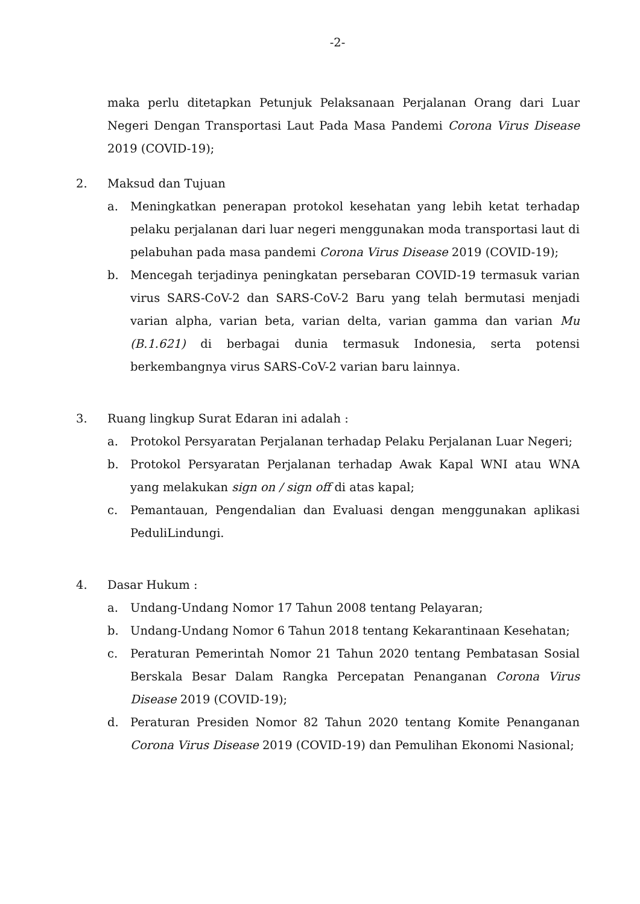-2-
maka perlu ditetapkan Petunjuk Pelaksanaan Perjalanan Orang dari Luar Negeri Dengan Transportasi Laut Pada Masa Pandemi Corona Virus Disease 2019 (COVID-19);
2. Maksud dan Tujuan
a. Meningkatkan penerapan protokol kesehatan yang lebih ketat terhadap pelaku perjalanan dari luar negeri menggunakan moda transportasi laut di pelabuhan pada masa pandemi Corona Virus Disease 2019 (COVID-19);
b. Mencegah terjadinya peningkatan persebaran COVID-19 termasuk varian virus SARS-CoV-2 dan SARS-CoV-2 Baru yang telah bermutasi menjadi varian alpha, varian beta, varian delta, varian gamma dan varian Mu (B.1.621) di berbagai dunia termasuk Indonesia, serta potensi berkembangnya virus SARS-CoV-2 varian baru lainnya.
3. Ruang lingkup Surat Edaran ini adalah :
a. Protokol Persyaratan Perjalanan terhadap Pelaku Perjalanan Luar Negeri;
b. Protokol Persyaratan Perjalanan terhadap Awak Kapal WNI atau WNA yang melakukan sign on / sign off di atas kapal;
c. Pemantauan, Pengendalian dan Evaluasi dengan menggunakan aplikasi PeduliLindungi.
4. Dasar Hukum :
a. Undang-Undang Nomor 17 Tahun 2008 tentang Pelayaran;
b. Undang-Undang Nomor 6 Tahun 2018 tentang Kekarantinaan Kesehatan;
c. Peraturan Pemerintah Nomor 21 Tahun 2020 tentang Pembatasan Sosial Berskala Besar Dalam Rangka Percepatan Penanganan Corona Virus Disease 2019 (COVID-19);
d. Peraturan Presiden Nomor 82 Tahun 2020 tentang Komite Penanganan Corona Virus Disease 2019 (COVID-19) dan Pemulihan Ekonomi Nasional;